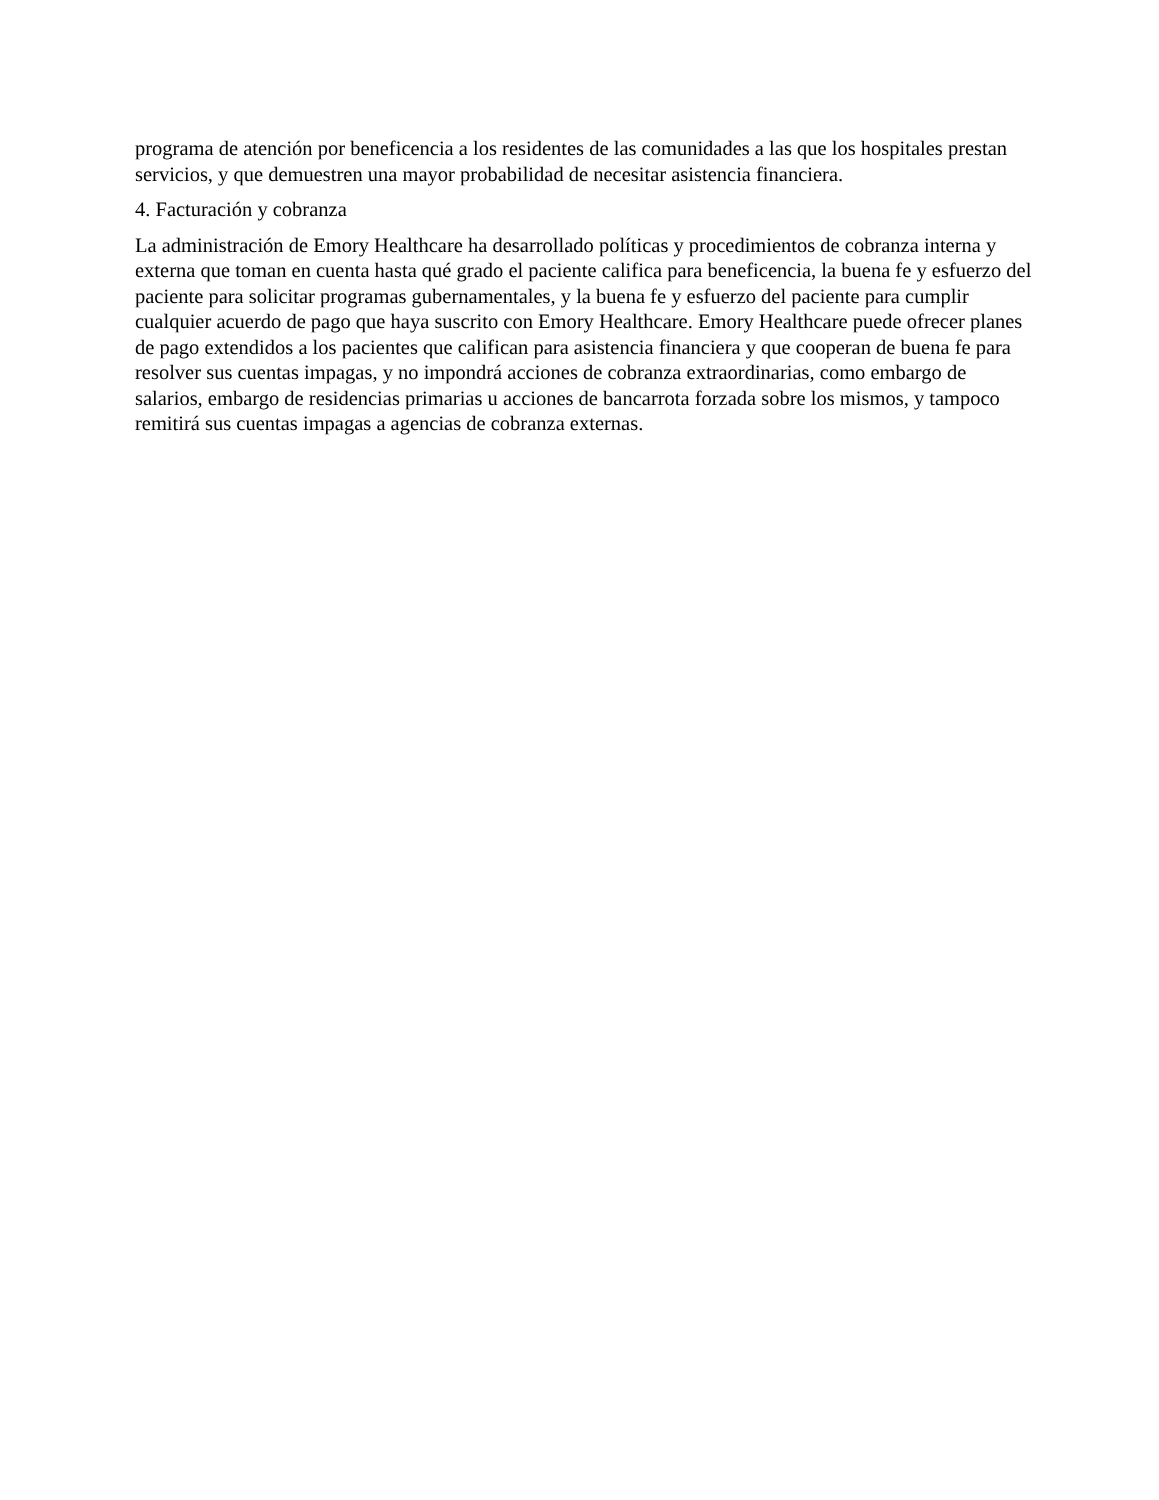programa de atención por beneficencia a los residentes de las comunidades a las que los hospitales prestan servicios, y que demuestren una mayor probabilidad de necesitar asistencia financiera.
4. Facturación y cobranza
La administración de Emory Healthcare ha desarrollado políticas y procedimientos de cobranza interna y externa que toman en cuenta hasta qué grado el paciente califica para beneficencia, la buena fe y esfuerzo del paciente para solicitar programas gubernamentales, y la buena fe y esfuerzo del paciente para cumplir cualquier acuerdo de pago que haya suscrito con Emory Healthcare. Emory Healthcare puede ofrecer planes de pago extendidos a los pacientes que califican para asistencia financiera y que cooperan de buena fe para resolver sus cuentas impagas, y no impondrá acciones de cobranza extraordinarias, como embargo de salarios, embargo de residencias primarias u acciones de bancarrota forzada sobre los mismos, y tampoco remitirá sus cuentas impagas a agencias de cobranza externas.